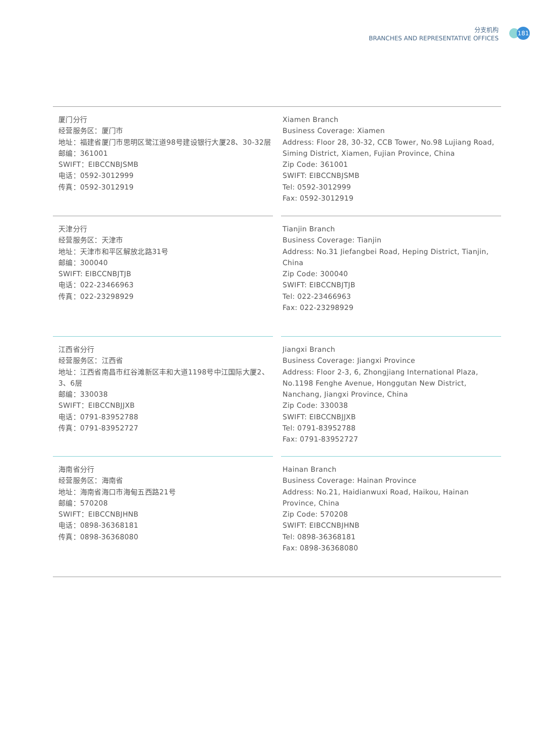分支机构
BRANCHES AND REPRESENTATIVE OFFICES
181
厦门分行
经营服务区：厦门市
地址：福建省厦门市思明区鹭江道98号建设银行大厦28、30-32层
邮编：361001
SWIFT：EIBCCNBJSMB
电话：0592-3012999
传真：0592-3012919
Xiamen Branch
Business Coverage: Xiamen
Address: Floor 28, 30-32, CCB Tower, No.98 Lujiang Road, Siming District, Xiamen, Fujian Province, China
Zip Code: 361001
SWIFT: EIBCCNBJSMB
Tel: 0592-3012999
Fax: 0592-3012919
天津分行
经营服务区：天津市
地址：天津市和平区解放北路31号
邮编：300040
SWIFT: EIBCCNBJTJB
电话：022-23466963
传真：022-23298929
Tianjin Branch
Business Coverage: Tianjin
Address: No.31 Jiefangbei Road, Heping District, Tianjin, China
Zip Code: 300040
SWIFT: EIBCCNBJTJB
Tel: 022-23466963
Fax: 022-23298929
江西省分行
经营服务区：江西省
地址：江西省南昌市红谷滩新区丰和大道1198号中江国际大厦2、3、6层
邮编：330038
SWIFT：EIBCCNBJJXB
电话：0791-83952788
传真：0791-83952727
Jiangxi Branch
Business Coverage: Jiangxi Province
Address: Floor 2-3, 6, Zhongjiang International Plaza, No.1198 Fenghe Avenue, Honggutan New District, Nanchang, Jiangxi Province, China
Zip Code: 330038
SWIFT: EIBCCNBJJXB
Tel: 0791-83952788
Fax: 0791-83952727
海南省分行
经营服务区：海南省
地址：海南省海口市海甸五西路21号
邮编：570208
SWIFT：EIBCCNBJHNB
电话：0898-36368181
传真：0898-36368080
Hainan Branch
Business Coverage: Hainan Province
Address: No.21, Haidianwuxi Road, Haikou, Hainan Province, China
Zip Code: 570208
SWIFT: EIBCCNBJHNB
Tel: 0898-36368181
Fax: 0898-36368080